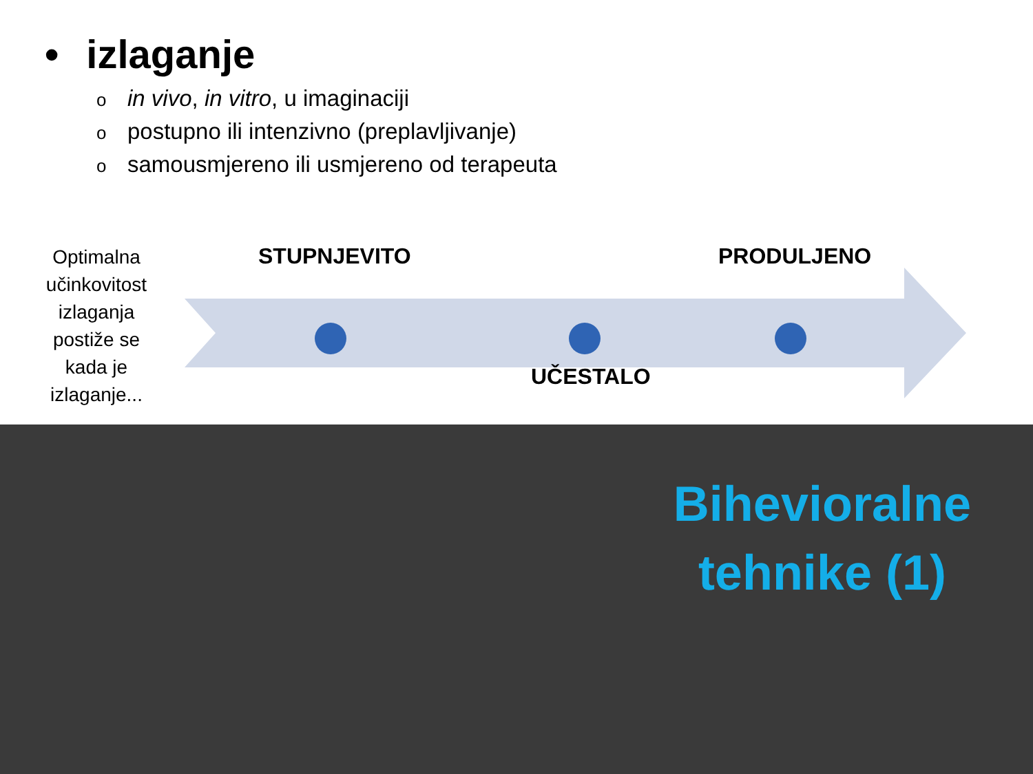• izlaganje
oin vivo, in vitro, u imaginaciji
opostupno ili intenzivno (preplavljivanje)
osamousmjereno ili usmjereno od terapeuta
Optimalna učinkovitost izlaganja postiže se kada je izlaganje...
STUPNJEVITO PRODULJENO
UČESTALO
Bihevioralne
tehnike (1)